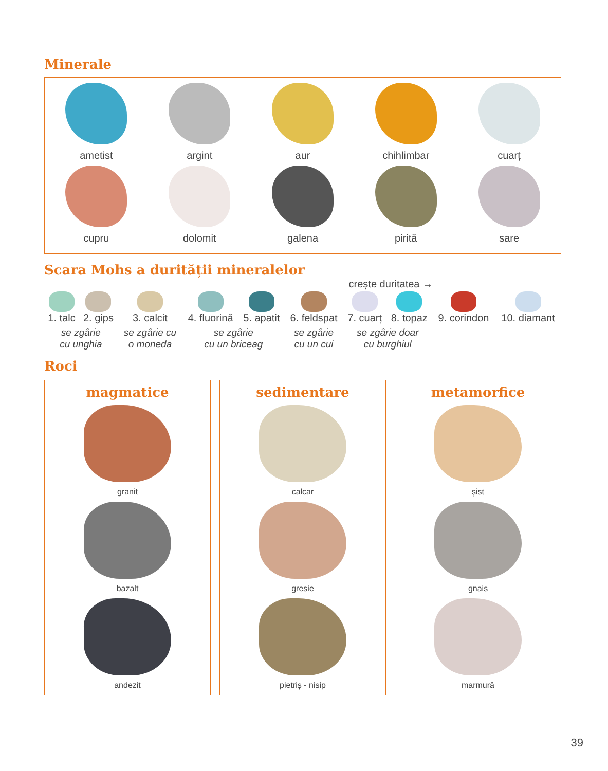Minerale
ametist
argint
aur
chihlimbar
cuarț
cupru
dolomit
galena
pirită
sare
Scara Mohs a durității mineralelor
crește duritatea →
| 1. talc | 2. gips | 3. calcit | 4. fluorină | 5. apatit | 6. feldspat | 7. cuarț | 8. topaz | 9. corindon | 10. diamant |
| se zgârie cu unghia | | se zgârie cu o moneda | se zgârie cu un briceag | | se zgârie cu un cui | se zgârie doar cu burghiul | | | |
Roci
magmatice
granit
bazalt
andezit
sedimentare
calcar
gresie
pietriș - nisip
metamorfice
șist
gnais
marmură
39